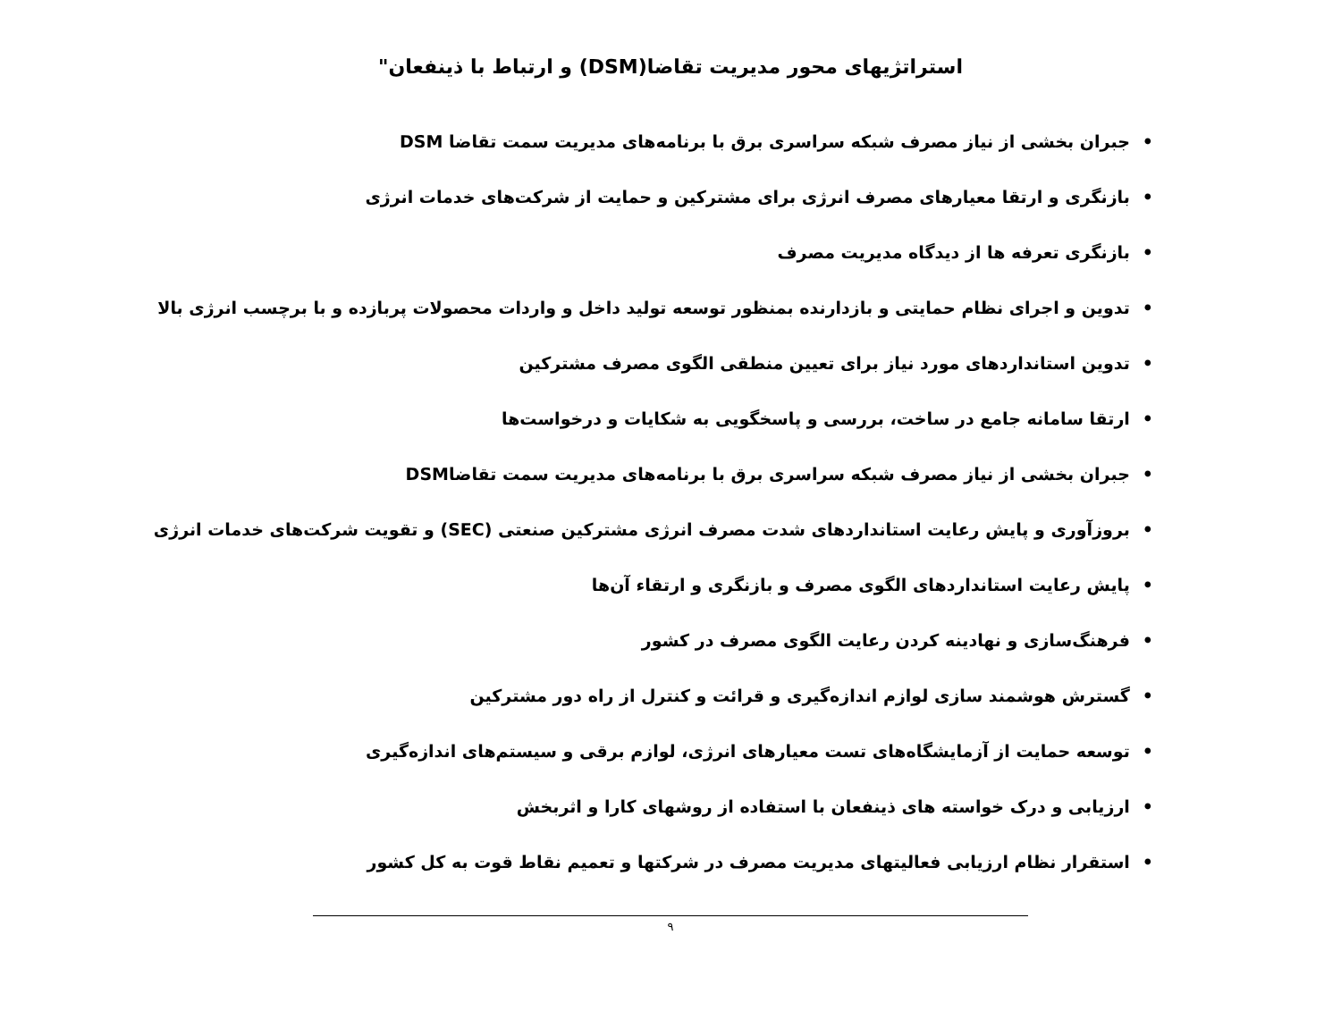استراتژیهای محور مدیریت تقاضا(DSM) و ارتباط با ذینفعان"
•جبران بخشی از نیاز مصرف شبکه سراسری برق با برنامه‌های مدیریت سمت تقاضا DSM
•بازنگری و ارتقا معیارهای مصرف انرژی برای مشترکین و حمایت از شرکت‌های خدمات انرژی
•بازنگری تعرفه ها از دیدگاه مدیریت مصرف
•تدوین و اجرای نظام حمایتی و بازدارنده بمنظور توسعه تولید داخل و واردات محصولات پربازده و با برچسب انرژی بالا
•تدوین استانداردهای مورد نیاز برای تعیین منطقی الگوی مصرف مشترکین
•ارتقا سامانه جامع در ساخت، بررسی و پاسخگویی به شکایات و درخواست‌ها
•جبران بخشی از نیاز مصرف شبکه سراسری برق با برنامه‌های مدیریت سمت تقاضاDSM
•بروزآوری و پایش رعایت استانداردهای شدت مصرف انرژی مشترکین صنعتی (SEC) و تقویت شرکت‌های خدمات انرژی
•پایش رعایت استانداردهای الگوی مصرف و بازنگری و ارتقاء آن‌ها
•فرهنگ‌سازی و نهادینه کردن رعایت الگوی مصرف در کشور
•گسترش هوشمند سازی لوازم اندازه‌گیری و قرائت و کنترل از راه دور مشترکین
•توسعه حمایت از آزمایشگاه‌های تست معیارهای انرژی، لوازم برقی و سیستم‌های اندازه‌گیری
•ارزیابی و درک خواسته های ذینفعان با استفاده از روشهای کارا و اثربخش
•استقرار نظام ارزیابی فعالیتهای مدیریت مصرف در شرکتها و تعمیم نقاط قوت به کل کشور
۹